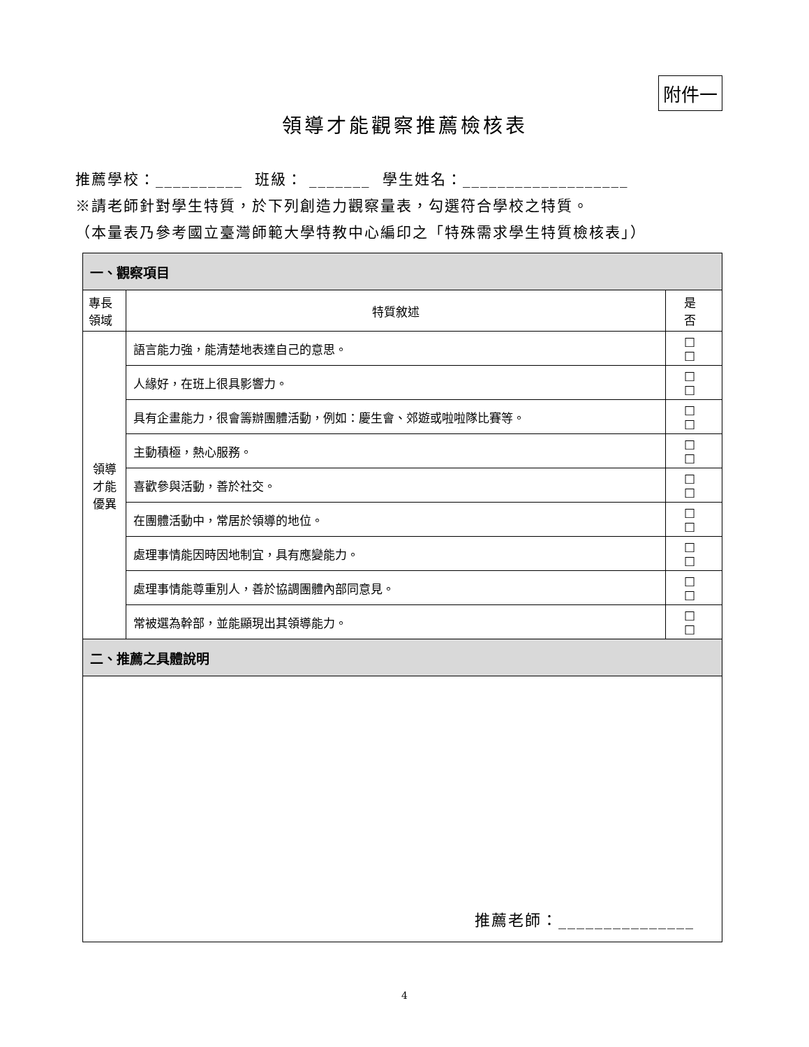附件一
領導才能觀察推薦檢核表
推薦學校：__________ 班級： _______ 學生姓名：___________________
※請老師針對學生特質，於下列創造力觀察量表，勾選符合學校之特質。
（本量表乃參考國立臺灣師範大學特教中心編印之「特殊需求學生特質檢核表」）
| 一、觀察項目 | | |
| --- | --- | --- |
| 專長 領域 | 特質敘述 | 是 否 |
| 領導 才能 優異 | 語言能力強，能清楚地表達自己的意思。 | □ □ |
| | 人緣好，在班上很具影響力。 | □ □ |
| | 具有企畫能力，很會籌辦團體活動，例如：慶生會、郊遊或啦啦隊比賽等。 | □ □ |
| | 主動積極，熱心服務。 | □ □ |
| | 喜歡參與活動，善於社交。 | □ □ |
| | 在團體活動中，常居於領導的地位。 | □ □ |
| | 處理事情能因時因地制宜，具有應變能力。 | □ □ |
| | 處理事情能尊重別人，善於協調團體內部同意見。 | □ □ |
| | 常被選為幹部，並能顯現出其領導能力。 | □ □ |
| 二、推薦之具體說明 | | |
推薦老師：_______________
4